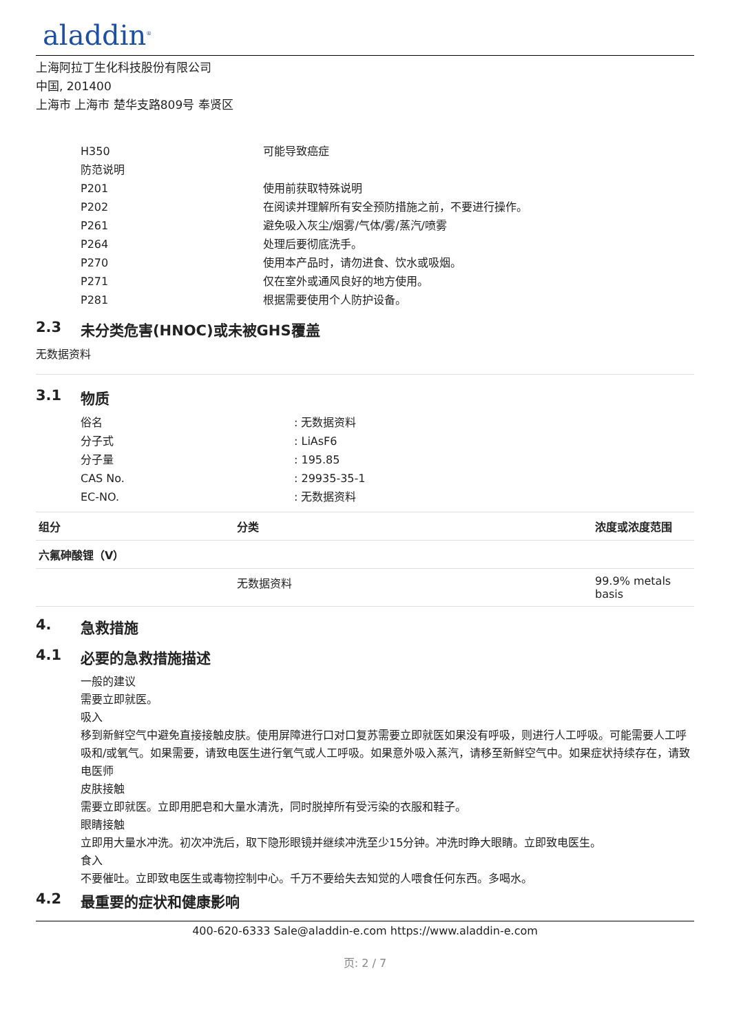aladdin<sup>®</sup>
上海阿拉丁生化科技股份有限公司
中国, 201400
上海市 上海市 楚华支路809号 奉贤区
H350 可能导致癌症
防范说明
P201 使用前获取特殊说明
P202 在阅读并理解所有安全预防措施之前，不要进行操作。
P261 避免吸入灰尘/烟雾/气体/雾/蒸汽/喷雾
P264 处理后要彻底洗手。
P270 使用本产品时，请勿进食、饮水或吸烟。
P271 仅在室外或通风良好的地方使用。
P281 根据需要使用个人防护设备。
2.3 未分类危害(HNOC)或未被GHS覆盖
无数据资料
3.1 物质
俗名 : 无数据资料
分子式 : LiAsF6
分子量 : 195.85
CAS No. : 29935-35-1
EC-NO. : 无数据资料
| 组分 | 分类 | 浓度或浓度范围 |
| --- | --- | --- |
| 六氟砷酸锂（V） | | |
| | 无数据资料 | 99.9% metals basis |
4. 急救措施
4.1 必要的急救措施描述
一般的建议
需要立即就医。
吸入
移到新鲜空气中避免直接接触皮肤。使用屏障进行口对口复苏需要立即就医如果没有呼吸，则进行人工呼吸。可能需要人工呼吸和/或氧气。如果需要，请致电医生进行氧气或人工呼吸。如果意外吸入蒸汽，请移至新鲜空气中。如果症状持续存在，请致电医师
皮肤接触
需要立即就医。立即用肥皂和大量水清洗，同时脱掉所有受污染的衣服和鞋子。
眼睛接触
立即用大量水冲洗。初次冲洗后，取下隐形眼镜并继续冲洗至少15分钟。冲洗时睁大眼睛。立即致电医生。
食入
不要催吐。立即致电医生或毒物控制中心。千万不要给失去知觉的人喂食任何东西。多喝水。
4.2 最重要的症状和健康影响
400-620-6333 Sale@aladdin-e.com https://www.aladdin-e.com
页: 2 / 7